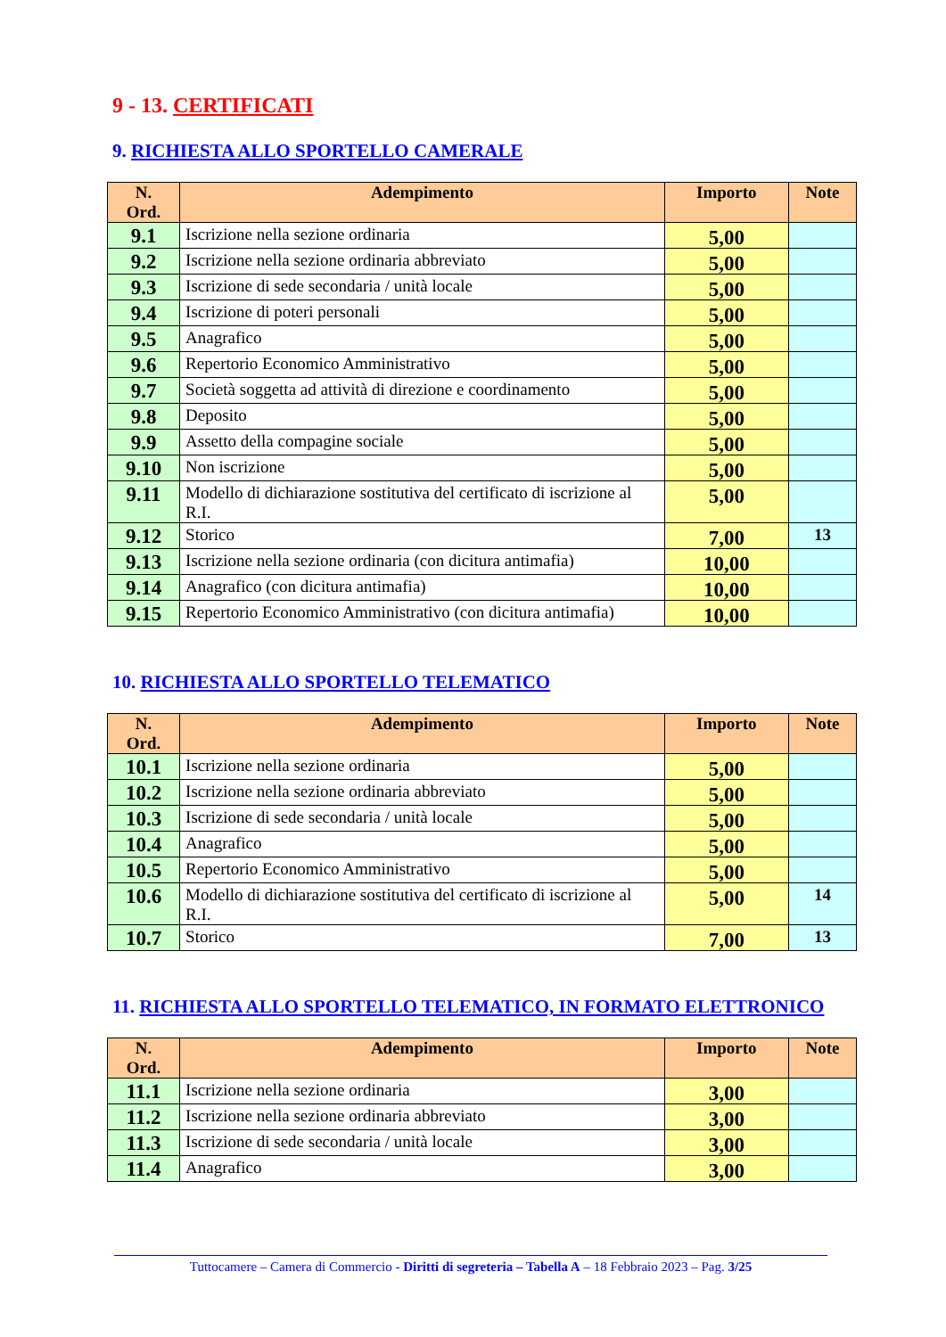9 - 13. CERTIFICATI
9. RICHIESTA ALLO SPORTELLO CAMERALE
| N. Ord. | Adempimento | Importo | Note |
| --- | --- | --- | --- |
| 9.1 | Iscrizione nella sezione ordinaria | 5,00 | |
| 9.2 | Iscrizione nella sezione ordinaria abbreviato | 5,00 | |
| 9.3 | Iscrizione di sede secondaria / unità locale | 5,00 | |
| 9.4 | Iscrizione di poteri personali | 5,00 | |
| 9.5 | Anagrafico | 5,00 | |
| 9.6 | Repertorio Economico Amministrativo | 5,00 | |
| 9.7 | Società soggetta ad attività di direzione e coordinamento | 5,00 | |
| 9.8 | Deposito | 5,00 | |
| 9.9 | Assetto della compagine sociale | 5,00 | |
| 9.10 | Non iscrizione | 5,00 | |
| 9.11 | Modello di dichiarazione sostitutiva del certificato di iscrizione al R.I. | 5,00 | |
| 9.12 | Storico | 7,00 | 13 |
| 9.13 | Iscrizione nella sezione ordinaria (con dicitura antimafia) | 10,00 | |
| 9.14 | Anagrafico (con dicitura antimafia) | 10,00 | |
| 9.15 | Repertorio Economico Amministrativo (con dicitura antimafia) | 10,00 | |
10. RICHIESTA ALLO SPORTELLO TELEMATICO
| N. Ord. | Adempimento | Importo | Note |
| --- | --- | --- | --- |
| 10.1 | Iscrizione nella sezione ordinaria | 5,00 | |
| 10.2 | Iscrizione nella sezione ordinaria abbreviato | 5,00 | |
| 10.3 | Iscrizione di sede secondaria / unità locale | 5,00 | |
| 10.4 | Anagrafico | 5,00 | |
| 10.5 | Repertorio Economico Amministrativo | 5,00 | |
| 10.6 | Modello di dichiarazione sostitutiva del certificato di iscrizione al R.I. | 5,00 | 14 |
| 10.7 | Storico | 7,00 | 13 |
11. RICHIESTA ALLO SPORTELLO TELEMATICO, IN FORMATO ELETTRONICO
| N. Ord. | Adempimento | Importo | Note |
| --- | --- | --- | --- |
| 11.1 | Iscrizione nella sezione ordinaria | 3,00 | |
| 11.2 | Iscrizione nella sezione ordinaria abbreviato | 3,00 | |
| 11.3 | Iscrizione di sede secondaria / unità locale | 3,00 | |
| 11.4 | Anagrafico | 3,00 | |
Tuttocamere – Camera di Commercio - Diritti di segreteria – Tabella A – 18 Febbraio 2023 – Pag. 3/25